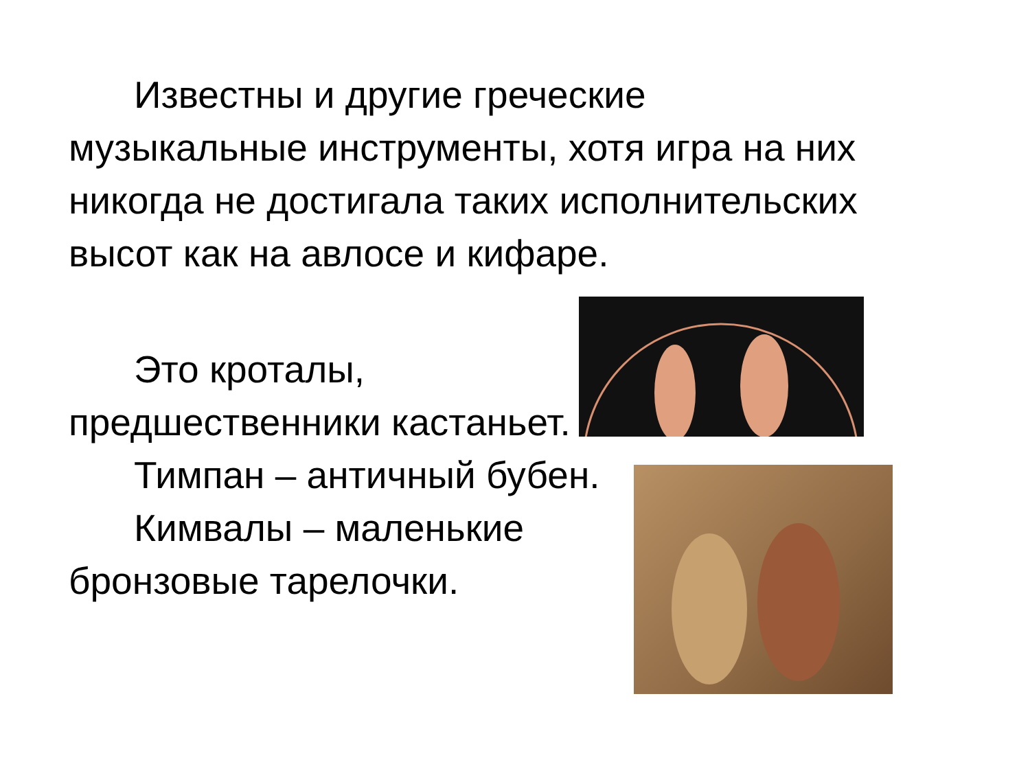Известны и другие греческие музыкальные инструменты, хотя игра на них никогда не достигала таких исполнительских высот как на авлосе и кифаре.
Это кроталы, предшественники кастаньет.
Тимпан – античный бубен.
Кимвалы – маленькие бронзовые тарелочки.